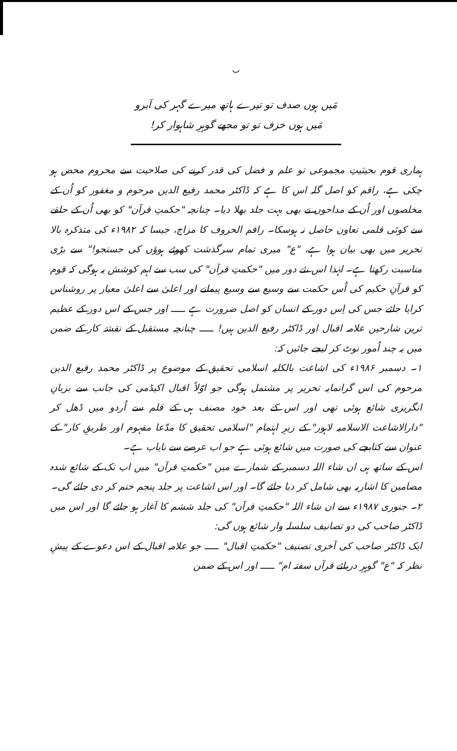ب
مَیں ہوں صدف تو تیرے ہاتھ میرے گہر کی آبرو
مَیں ہوں خزف تو تو مجھے گوہرِ شاہوار کر!
ہماری قوم بحیثیتِ مجموعی تو علم و فضل کی قدر کرنے کی صلاحیت سے محروم محض ہو چکی ہے، راقم کو اصل گلہ اس کا ہے کہ ڈاکٹر محمد رفیع الدین مرحوم و مغفور کو اُن کے مخلصوں اور اُن کے مداحوں نے بھی بہت جلد بھلا دیا۔ چنانچہ "حکمتِ قرآن" کو بھی اُن کے حلقے سے کوئی قلمی تعاون حاصل نہ ہوسکا۔ راقم الحروف کا مزاج، جیسا کہ ۱۹۸۲ء کی متذکرہ بالا تحریر میں بھی بیان ہوا ہے، "ع" میری تمام سرگذشت کھوئے ہوؤں کی جستجو!" سے بڑی مناسبت رکھتا ہے۔ لہٰذا اس نئے دور میں "حکمتِ قرآن" کی سب سے اہم کوشش یہ ہوگی کہ قوم کو قرآنِ حکیم کی اُس حکمت سے وسیع سے وسیع پیمانے اور اعلیٰ سے اعلیٰ معیار پر روشناس کرایا جائے جس کی اِس دور کے انسان کو اصل ضرورت ہے ـــــ اور جس کے اس دور کے عظیم ترین شارحین علامہ اقبال اور ڈاکٹر رفیع الدین ہیں! ـــــ چنانچہ مستقبل کے نقشۂ کار کے ضمن میں یہ چند اُمور نوٹ کر لیجے جائیں کہ:
۱۔ دسمبر ۱۹۸۶ء کی اشاعت بالکلیہ اسلامی تحقیق کے موضوع پر ڈاکٹر محمد رفیع الدین مرحوم کی اس گرانمایہ تحریر پر مشتمل ہوگی جو اوّلاً اقبال اکیڈمی کی جانب سے بزبانِ انگریزی شائع ہوئی تھی اور اس کے بعد خود مصنف ہی کے قلم سے اُردو میں ڈھل کر "دارالاشاعت الاسلامیہ لاہور" کے زیرِ اہتمام "اسلامی تحقیق کا مدّعا مفہوم اور طریقِ کار" کے عنوان سے کتابچے کی صورت میں شائع ہوئی ہے جو اب عرصے سے نایاب ہے۔
اس کے ساتھ ہی ان شاء اللہ دسمبر کے شمارے میں "حکمتِ قرآن" میں اب تک کے شائع شدہ مضامین کا اشاریہ بھی شامل کر دیا جائے گا۔ اور اس اشاعت پر جلد پنجم ختم کر دی جائے گی۔
۲۔ جنوری ۱۹۸۷ء سے ان شاء اللہ "حکمتِ قرآن" کی جلد ششم کا آغاز ہو جائے گا اور اس میں ڈاکٹر صاحب کی دو تصانیف سلسلہ وار شائع ہوں گی:
ایک ڈاکٹر صاحب کی آخری تصنیف "حکمتِ اقبال" ـــــ جو علامہ اقبال کے اس دعوے کے پیشِ نظر کہ "ع" گوہرِ دریائے قرآں سفتہ ام" ـــــ اور اس کے ضمن